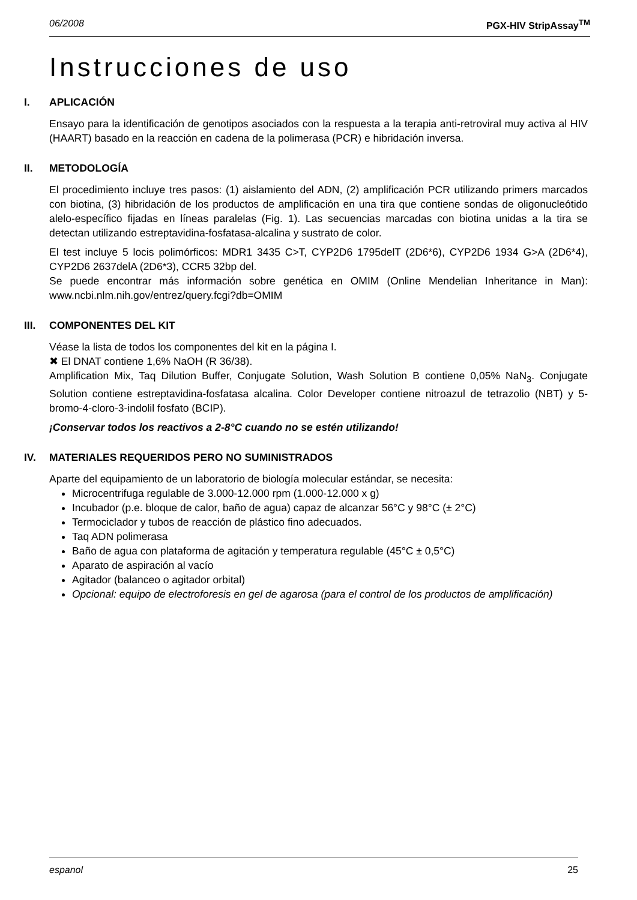06/2008 PGX-HIV StripAssay<sup>TM</sup>
Instrucciones de uso
I. APLICACIÓN
Ensayo para la identificación de genotipos asociados con la respuesta a la terapia anti-retroviral muy activa al HIV (HAART) basado en la reacción en cadena de la polimerasa (PCR) e hibridación inversa.
II. METODOLOGÍA
El procedimiento incluye tres pasos: (1) aislamiento del ADN, (2) amplificación PCR utilizando primers marcados con biotina, (3) hibridación de los productos de amplificación en una tira que contiene sondas de oligonucleótido alelo-específico fijadas en líneas paralelas (Fig. 1). Las secuencias marcadas con biotina unidas a la tira se detectan utilizando estreptavidina-fosfatasa-alcalina y sustrato de color.
El test incluye 5 locis polimórficos: MDR1 3435 C>T, CYP2D6 1795delT (2D6*6), CYP2D6 1934 G>A (2D6*4), CYP2D6 2637delA (2D6*3), CCR5 32bp del.
Se puede encontrar más información sobre genética en OMIM (Online Mendelian Inheritance in Man): www.ncbi.nlm.nih.gov/entrez/query.fcgi?db=OMIM
III. COMPONENTES DEL KIT
Véase la lista de todos los componentes del kit en la página I.
✖ El DNAT contiene 1,6% NaOH (R 36/38).
Amplification Mix, Taq Dilution Buffer, Conjugate Solution, Wash Solution B contiene 0,05% NaN<sub>3</sub>. Conjugate Solution contiene estreptavidina-fosfatasa alcalina. Color Developer contiene nitroazul de tetrazolio (NBT) y 5-bromo-4-cloro-3-indolil fosfato (BCIP).
¡Conservar todos los reactivos a 2-8°C cuando no se estén utilizando!
IV. MATERIALES REQUERIDOS PERO NO SUMINISTRADOS
Aparte del equipamiento de un laboratorio de biología molecular estándar, se necesita:
Microcentrifuga regulable de 3.000-12.000 rpm (1.000-12.000 x g)
Incubador (p.e. bloque de calor, baño de agua) capaz de alcanzar 56°C y 98°C (± 2°C)
Termociclador y tubos de reacción de plástico fino adecuados.
Taq ADN polimerasa
Baño de agua con plataforma de agitación y temperatura regulable (45°C ± 0,5°C)
Aparato de aspiración al vacío
Agitador (balanceo o agitador orbital)
Opcional: equipo de electroforesis en gel de agarosa (para el control de los productos de amplificación)
espanol 25